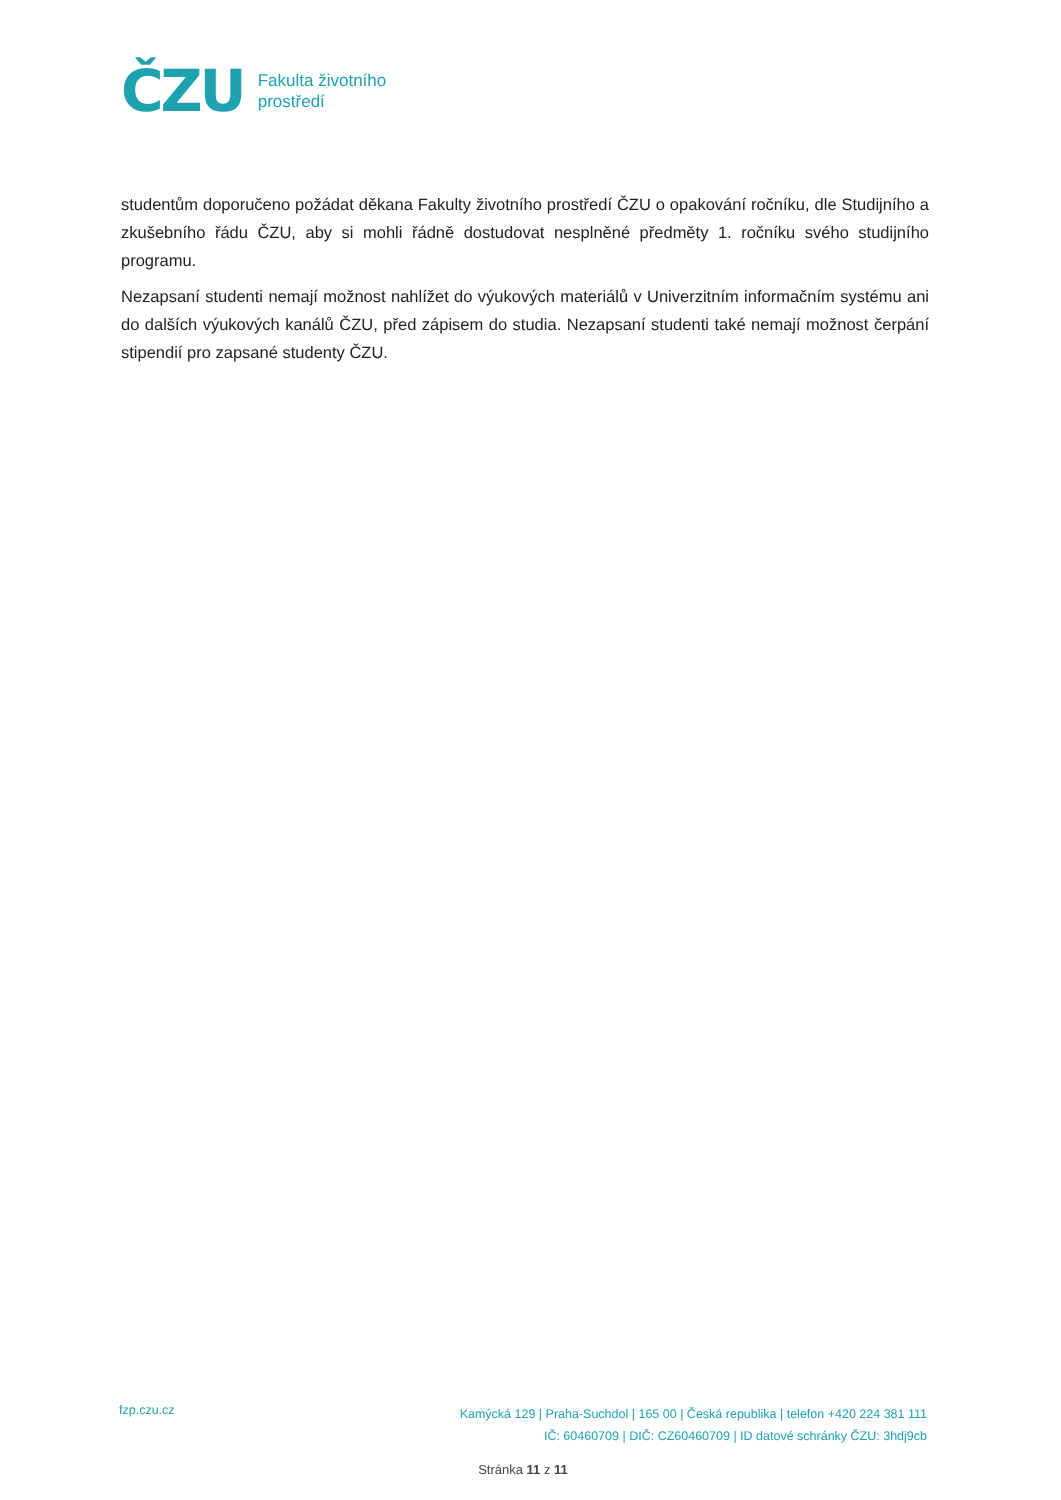ČZU
Fakulta životního
prostředí
studentům doporučeno požádat děkana Fakulty životního prostředí ČZU o opakování ročníku, dle Studijního a zkušebního řádu ČZU, aby si mohli řádně dostudovat nesplněné předměty 1. ročníku svého studijního programu.
Nezapsaní studenti nemají možnost nahlížet do výukových materiálů v Univerzitním informačním systému ani do dalších výukových kanálů ČZU, před zápisem do studia. Nezapsaní studenti také nemají možnost čerpání stipendií pro zapsané studenty ČZU.
fzp.czu.cz
Kamýcká 129 | Praha-Suchdol | 165 00 | Česká republika | telefon +420 224 381 111
IČ: 60460709 | DIČ: CZ60460709 | ID datové schránky ČZU: 3hdj9cb
Stránka 11 z 11